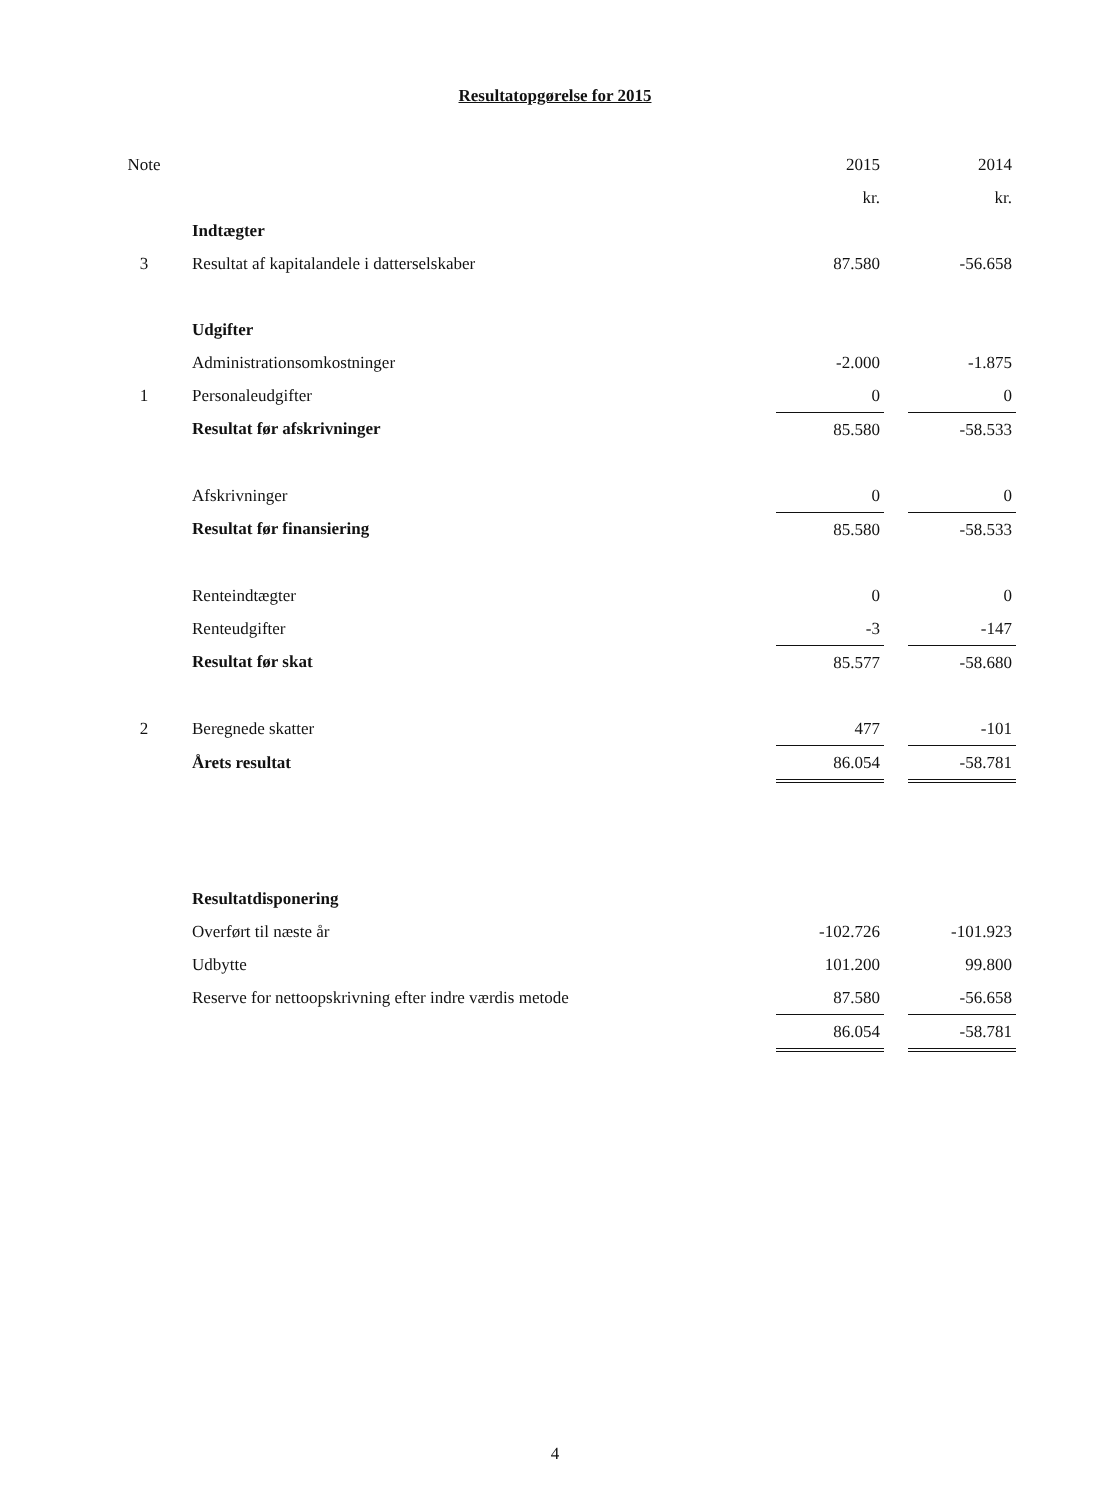Resultatopgørelse for 2015
| Note | | 2015 | | 2014 |
| | | kr. | | kr. |
| | Indtægter | | | |
| 3 | Resultat af kapitalandele i datterselskaber | 87.580 | | -56.658 |
| | Udgifter | | | |
| | Administrationsomkostninger | -2.000 | | -1.875 |
| 1 | Personaleudgifter | 0 | | 0 |
| | Resultat før afskrivninger | 85.580 | | -58.533 |
| | Afskrivninger | 0 | | 0 |
| | Resultat før finansiering | 85.580 | | -58.533 |
| | Renteindtægter | 0 | | 0 |
| | Renteudgifter | -3 | | -147 |
| | Resultat før skat | 85.577 | | -58.680 |
| 2 | Beregnede skatter | 477 | | -101 |
| | Årets resultat | 86.054 | | -58.781 |
| | Resultatdisponering | | | |
| | Overført til næste år | -102.726 | | -101.923 |
| | Udbytte | 101.200 | | 99.800 |
| | Reserve for nettoopskrivning efter indre værdis metode | 87.580 | | -56.658 |
| | | 86.054 | | -58.781 |
4